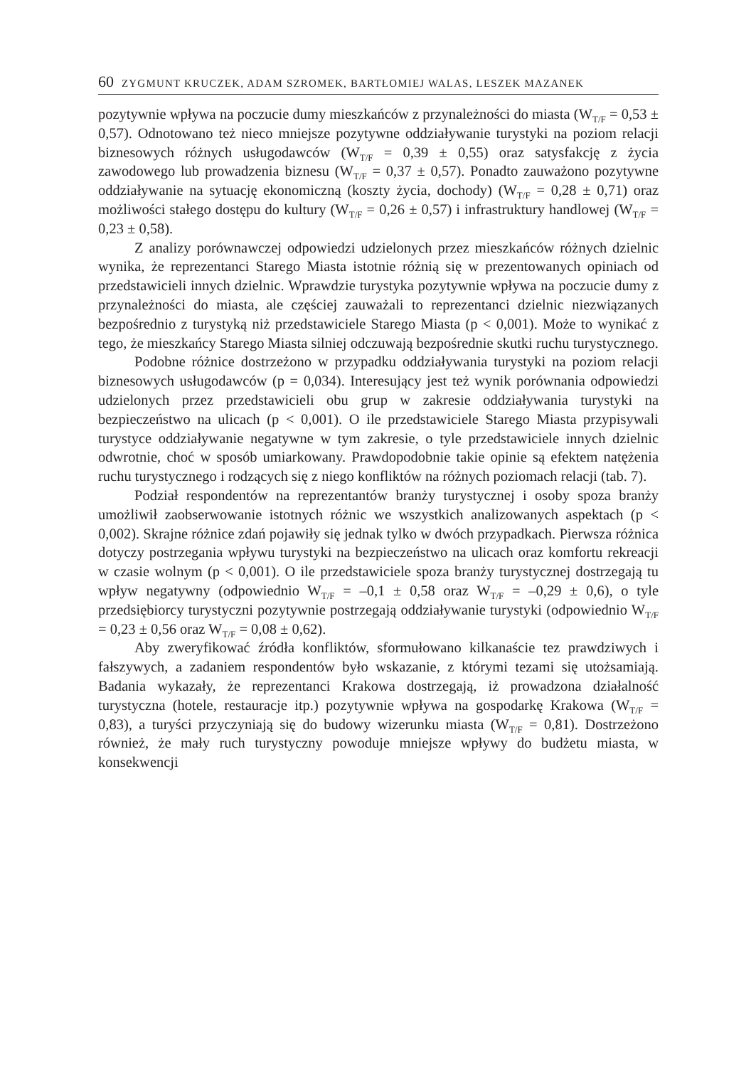60 ZYGMUNT KRUCZEK, ADAM SZROMEK, BARTŁOMIEJ WALAS, LESZEK MAZANEK
pozytywnie wpływa na poczucie dumy mieszkańców z przynależności do miasta (W<sub>T/F</sub> = 0,53 ± 0,57). Odnotowano też nieco mniejsze pozytywne oddziaływanie turystyki na poziom relacji biznesowych różnych usługodawców (W<sub>T/F</sub> = 0,39 ± 0,55) oraz satysfakcję z życia zawodowego lub prowadzenia biznesu (W<sub>T/F</sub> = 0,37 ± 0,57). Ponadto zauważono pozytywne oddziaływanie na sytuację ekonomiczną (koszty życia, dochody) (W<sub>T/F</sub> = 0,28 ± 0,71) oraz możliwości stałego dostępu do kultury (W<sub>T/F</sub> = 0,26 ± 0,57) i infrastruktury handlowej (W<sub>T/F</sub> = 0,23 ± 0,58).
Z analizy porównawczej odpowiedzi udzielonych przez mieszkańców różnych dzielnic wynika, że reprezentanci Starego Miasta istotnie różnią się w prezentowanych opiniach od przedstawicieli innych dzielnic. Wprawdzie turystyka pozytywnie wpływa na poczucie dumy z przynależności do miasta, ale częściej zauważali to reprezentanci dzielnic niezwiązanych bezpośrednio z turystyką niż przedstawiciele Starego Miasta (p < 0,001). Może to wynikać z tego, że mieszkańcy Starego Miasta silniej odczuwają bezpośrednie skutki ruchu turystycznego.
Podobne różnice dostrzeżono w przypadku oddziaływania turystyki na poziom relacji biznesowych usługodawców (p = 0,034). Interesujący jest też wynik porównania odpowiedzi udzielonych przez przedstawicieli obu grup w zakresie oddziaływania turystyki na bezpieczeństwo na ulicach (p < 0,001). O ile przedstawiciele Starego Miasta przypisywali turystyce oddziaływanie negatywne w tym zakresie, o tyle przedstawiciele innych dzielnic odwrotnie, choć w sposób umiarkowany. Prawdopodobnie takie opinie są efektem natężenia ruchu turystycznego i rodzących się z niego konfliktów na różnych poziomach relacji (tab. 7).
Podział respondentów na reprezentantów branży turystycznej i osoby spoza branży umożliwił zaobserwowanie istotnych różnic we wszystkich analizowanych aspektach (p < 0,002). Skrajne różnice zdań pojawiły się jednak tylko w dwóch przypadkach. Pierwsza różnica dotyczy postrzegania wpływu turystyki na bezpieczeństwo na ulicach oraz komfortu rekreacji w czasie wolnym (p < 0,001). O ile przedstawiciele spoza branży turystycznej dostrzegają tu wpływ negatywny (odpowiednio W<sub>T/F</sub> = –0,1 ± 0,58 oraz W<sub>T/F</sub> = –0,29 ± 0,6), o tyle przedsiębiorcy turystyczni pozytywnie postrzegają oddziaływanie turystyki (odpowiednio W<sub>T/F</sub> = 0,23 ± 0,56 oraz W<sub>T/F</sub> = 0,08 ± 0,62).
Aby zweryfikować źródła konfliktów, sformułowano kilkanaście tez prawdziwych i fałszywych, a zadaniem respondentów było wskazanie, z którymi tezami się utożsamiają. Badania wykazały, że reprezentanci Krakowa dostrzegają, iż prowadzona działalność turystyczna (hotele, restauracje itp.) pozytywnie wpływa na gospodarkę Krakowa (W<sub>T/F</sub> = 0,83), a turyści przyczyniają się do budowy wizerunku miasta (W<sub>T/F</sub> = 0,81). Dostrzeżono również, że mały ruch turystyczny powoduje mniejsze wpływy do budżetu miasta, w konsekwencji